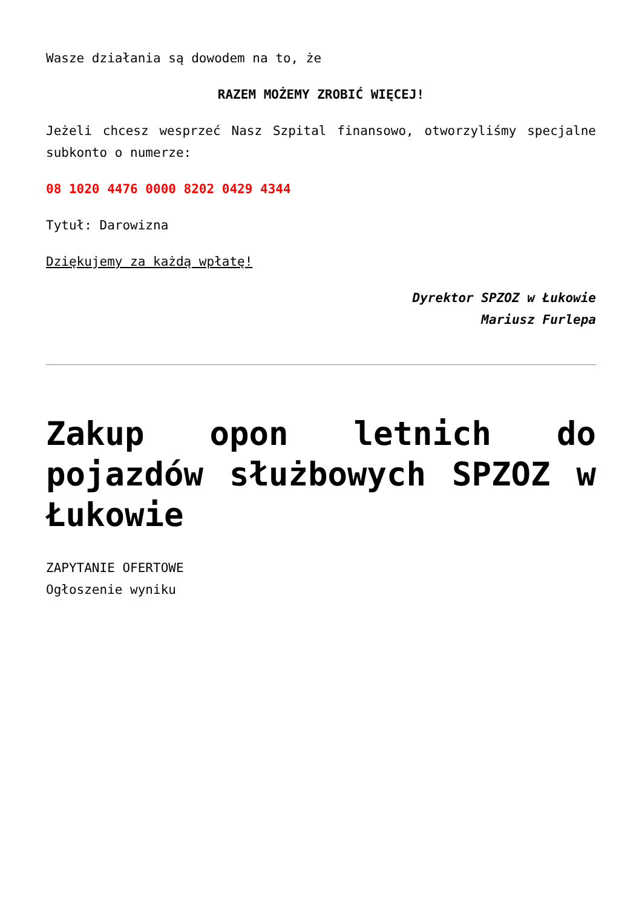Wasze działania są dowodem na to, że
RAZEM MOŻEMY ZROBIĆ WIĘCEJ!
Jeżeli chcesz wesprzeć Nasz Szpital finansowo, otworzyliśmy specjalne subkonto o numerze:
08 1020 4476 0000 8202 0429 4344
Tytuł: Darowizna
Dziękujemy za każdą wpłatę!
Dyrektor SPZOZ w Łukowie
Mariusz Furlepa
Zakup opon letnich do pojazdów służbowych SPZOZ w Łukowie
ZAPYTANIE OFERTOWE
Ogłoszenie wyniku